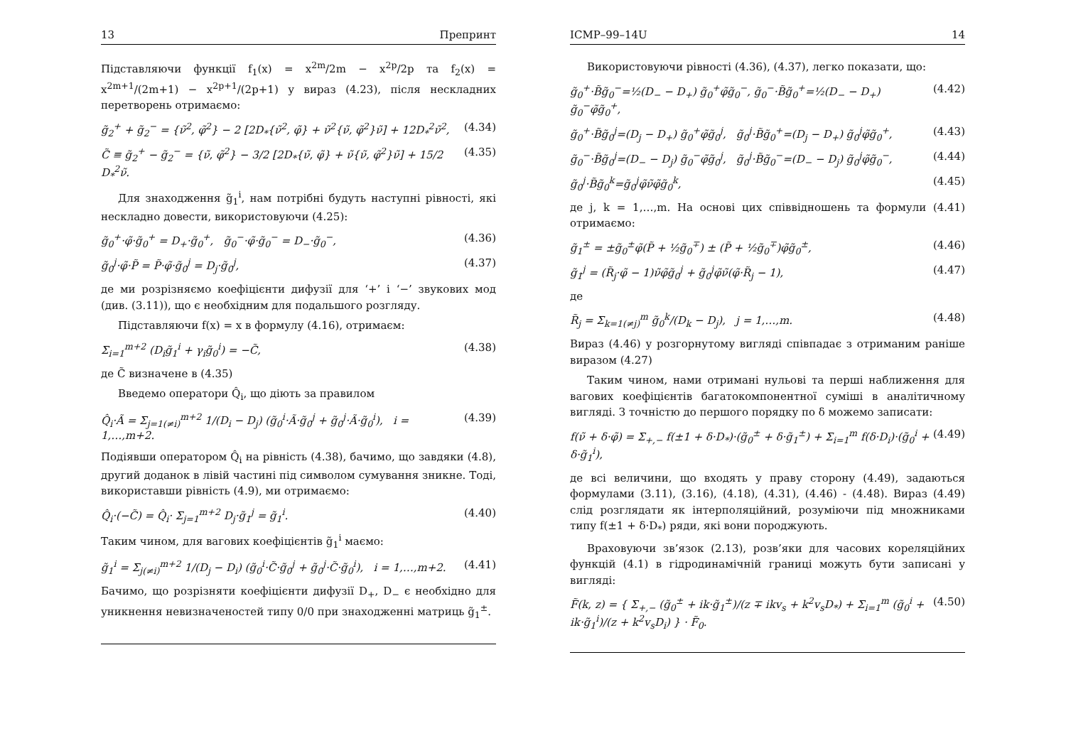13 Препринт
Підставляючи функції f<sub>1</sub>(x) = x<sup>2m</sup>/2m − x<sup>2p</sup>/2p та f<sub>2</sub>(x) = x<sup>2m+1</sup>/(2m+1) − x<sup>2p+1</sup>/(2p+1) у вираз (4.23), після нескладних перетворень отримаємо:
g̃<sub>2</sub><sup>+</sup> + g̃<sub>2</sub><sup>−</sup> = {ν̃<sup>2</sup>, φ̃<sup>2</sup>} − 2 [2D<sub>*</sub>{ν̃<sup>2</sup>, φ̃} + ν̃<sup>2</sup>{ν̃, φ̃<sup>2</sup>}ν̃] + 12D<sub>*</sub><sup>2</sup>ν̃<sup>2</sup>, (4.34)
C̃ ≡ g̃<sub>2</sub><sup>+</sup> − g̃<sub>2</sub><sup>−</sup> = {ν̃, φ̃<sup>2</sup>} − 3/2 [2D<sub>*</sub>{ν̃, φ̃} + ν̃{ν̃, φ̃<sup>2</sup>}ν̃] + 15/2 D<sub>*</sub><sup>2</sup>ν̃. (4.35)
Для знаходження g̃<sub>1</sub><sup>i</sup>, нам потрібні будуть наступні рівності, які нескладно довести, використовуючи (4.25):
g̃<sub>0</sub><sup>+</sup>·φ̃·g̃<sub>0</sub><sup>+</sup> = D<sub>+</sub>·g̃<sub>0</sub><sup>+</sup>, g̃<sub>0</sub><sup>−</sup>·φ̃·g̃<sub>0</sub><sup>−</sup> = D<sub>−</sub>·g̃<sub>0</sub><sup>−</sup>, (4.36)
g̃<sub>0</sub><sup>j</sup>·φ̃·P̃ = P̃·φ̃·g̃<sub>0</sub><sup>j</sup> = D<sub>j</sub>·g̃<sub>0</sub><sup>j</sup>, (4.37)
де ми розрізняємо коефіцієнти дифузії для ‘+’ і ‘−’ звукових мод (див. (3.11)), що є необхідним для подальшого розгляду.
Підставляючи f(x) = x в формулу (4.16), отримаєм:
Σ<sub>i=1</sub><sup>m+2</sup> (D<sub>i</sub>g̃<sub>1</sub><sup>i</sup> + γ<sub>i</sub>g̃<sub>0</sub><sup>i</sup>) = −C̃, (4.38)
де C̃ визначене в (4.35)
Введемо оператори Q̂<sub>i</sub>, що діють за правилом
Q̂<sub>i</sub>·Ã = Σ<sub>j=1(≠i)</sub><sup>m+2</sup> 1/(D<sub>i</sub> − D<sub>j</sub>) (g̃<sub>0</sub><sup>i</sup>·Ã·g̃<sub>0</sub><sup>j</sup> + g̃<sub>0</sub><sup>j</sup>·Ã·g̃<sub>0</sub><sup>i</sup>), i = 1,…,m+2. (4.39)
Подіявши оператором Q̂<sub>i</sub> на рівність (4.38), бачимо, що завдяки (4.8), другий доданок в лівій частині під символом сумування зникне. Тоді, використавши рівність (4.9), ми отримаємо:
Q̂<sub>i</sub>·(−C̃) = Q̂<sub>i</sub>· Σ<sub>j=1</sub><sup>m+2</sup> D<sub>j</sub>·g̃<sub>1</sub><sup>j</sup> = g̃<sub>1</sub><sup>i</sup>. (4.40)
Таким чином, для вагових коефіцієнтів g̃<sub>1</sub><sup>i</sup> маємо:
g̃<sub>1</sub><sup>i</sup> = Σ<sub>j(≠i)</sub><sup>m+2</sup> 1/(D<sub>j</sub> − D<sub>i</sub>) (g̃<sub>0</sub><sup>i</sup>·C̃·g̃<sub>0</sub><sup>j</sup> + g̃<sub>0</sub><sup>j</sup>·C̃·g̃<sub>0</sub><sup>i</sup>), i = 1,…,m+2. (4.41)
Бачимо, що розрізняти коефіцієнти дифузії D<sub>+</sub>, D<sub>−</sub> є необхідно для уникнення невизначеностей типу 0/0 при знаходженні матриць g̃<sub>1</sub><sup>±</sup>.
ICMP–99–14U 14
Використовуючи рівності (4.36), (4.37), легко показати, що:
g̃<sub>0</sub><sup>+</sup>·B̃g̃<sub>0</sub><sup>−</sup>=½(D<sub>−</sub> − D<sub>+</sub>) g̃<sub>0</sub><sup>+</sup>φ̃g̃<sub>0</sub><sup>−</sup>, g̃<sub>0</sub><sup>−</sup>·B̃g̃<sub>0</sub><sup>+</sup>=½(D<sub>−</sub> − D<sub>+</sub>) g̃<sub>0</sub><sup>−</sup>φ̃g̃<sub>0</sub><sup>+</sup>, (4.42)
g̃<sub>0</sub><sup>+</sup>·B̃g̃<sub>0</sub><sup>j</sup>=(D<sub>j</sub> − D<sub>+</sub>) g̃<sub>0</sub><sup>+</sup>φ̃g̃<sub>0</sub><sup>j</sup>, g̃<sub>0</sub><sup>j</sup>·B̃g̃<sub>0</sub><sup>+</sup>=(D<sub>j</sub> − D<sub>+</sub>) g̃<sub>0</sub><sup>j</sup>φ̃g̃<sub>0</sub><sup>+</sup>, (4.43)
g̃<sub>0</sub><sup>−</sup>·B̃g̃<sub>0</sub><sup>j</sup>=(D<sub>−</sub> − D<sub>j</sub>) g̃<sub>0</sub><sup>−</sup>φ̃g̃<sub>0</sub><sup>j</sup>, g̃<sub>0</sub><sup>j</sup>·B̃g̃<sub>0</sub><sup>−</sup>=(D<sub>−</sub> − D<sub>j</sub>) g̃<sub>0</sub><sup>j</sup>φ̃g̃<sub>0</sub><sup>−</sup>, (4.44)
g̃<sub>0</sub><sup>j</sup>·B̃g̃<sub>0</sub><sup>k</sup>=g̃<sub>0</sub><sup>j</sup>φ̃ν̃φ̃g̃<sub>0</sub><sup>k</sup>, (4.45)
де j, k = 1,…,m. На основі цих співвідношень та формули (4.41) отримаємо:
g̃<sub>1</sub><sup>±</sup> = ±g̃<sub>0</sub><sup>±</sup>φ̃(P̃ + ½g̃<sub>0</sub><sup>∓</sup>) ± (P̃ + ½g̃<sub>0</sub><sup>∓</sup>)φ̃g̃<sub>0</sub><sup>±</sup>, (4.46)
g̃<sub>1</sub><sup>j</sup> = (R̃<sub>j</sub>·φ̃ − 1)ν̃φ̃g̃<sub>0</sub><sup>j</sup> + g̃<sub>0</sub><sup>j</sup>φ̃ν̃(φ̃·R̃<sub>j</sub> − 1), (4.47)
де
R̃<sub>j</sub> = Σ<sub>k=1(≠j)</sub><sup>m</sup> g̃<sub>0</sub><sup>k</sup>/(D<sub>k</sub> − D<sub>j</sub>), j = 1,…,m. (4.48)
Вираз (4.46) у розгорнутому вигляді співпадає з отриманим раніше виразом (4.27)
Таким чином, нами отримані нульові та перші наближення для вагових коефіцієнтів багатокомпонентної суміші в аналітичному вигляді. З точністю до першого порядку по δ можемо записати:
f(ν̃ + δ·φ̃) = Σ<sub>+,−</sub> f(±1 + δ·D<sub>*</sub>)·(g̃<sub>0</sub><sup>±</sup> + δ·g̃<sub>1</sub><sup>±</sup>) + Σ<sub>i=1</sub><sup>m</sup> f(δ·D<sub>i</sub>)·(g̃<sub>0</sub><sup>i</sup> + δ·g̃<sub>1</sub><sup>i</sup>), (4.49)
де всі величини, що входять у праву сторону (4.49), задаються формулами (3.11), (3.16), (4.18), (4.31), (4.46) - (4.48). Вираз (4.49) слід розглядати як інтерполяційний, розуміючи під множниками типу f(±1 + δ·D<sub>*</sub>) ряди, які вони породжують.
Враховуючи зв’язок (2.13), розв’яки для часових кореляційних функцій (4.1) в гідродинамічній границі можуть бути записані у вигляді:
F̃(k, z) = { Σ<sub>+,−</sub> (g̃<sub>0</sub><sup>±</sup> + ik·g̃<sub>1</sub><sup>±</sup>)/(z ∓ ikv<sub>s</sub> + k<sup>2</sup>v<sub>s</sub>D<sub>*</sub>) + Σ<sub>i=1</sub><sup>m</sup> (g̃<sub>0</sub><sup>i</sup> + ik·g̃<sub>1</sub><sup>i</sup>)/(z + k<sup>2</sup>v<sub>s</sub>D<sub>i</sub>) } · F̃<sub>0</sub>. (4.50)